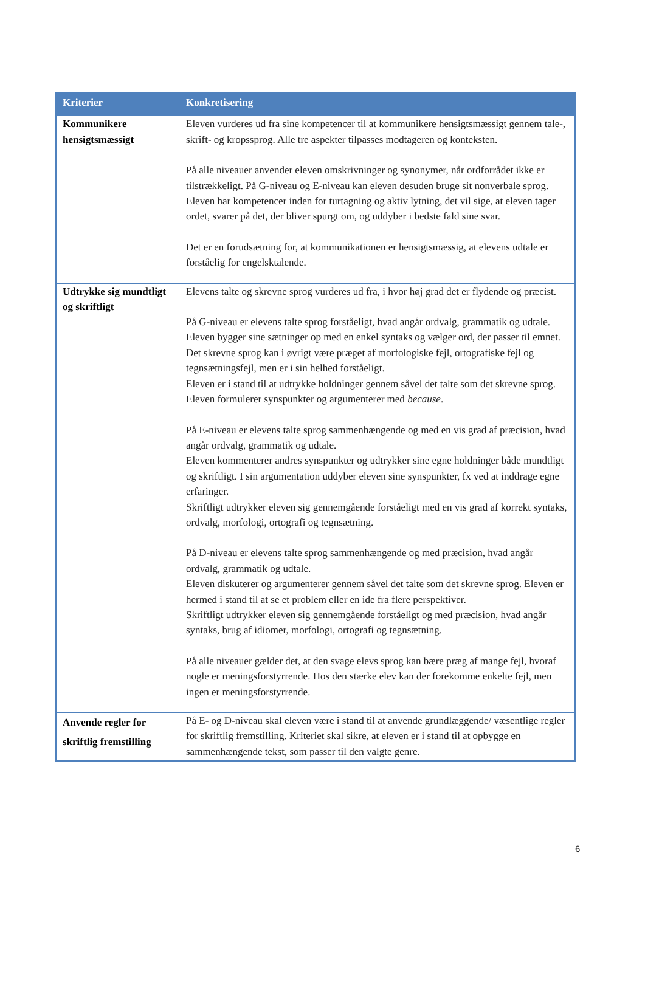| Kriterier | Konkretisering |
| --- | --- |
| Kommunikere hensigtsmæssigt | Eleven vurderes ud fra sine kompetencer til at kommunikere hensigtsmæssigt gennem tale-, skrift- og kropssprog. Alle tre aspekter tilpasses modtageren og konteksten. På alle niveauer anvender eleven omskrivninger og synonymer, når ordforrådet ikke er tilstrækkeligt. På G-niveau og E-niveau kan eleven desuden bruge sit nonverbale sprog. Eleven har kompetencer inden for turtagning og aktiv lytning, det vil sige, at eleven tager ordet, svarer på det, der bliver spurgt om, og uddyber i bedste fald sine svar. Det er en forudsætning for, at kommunikationen er hensigtsmæssig, at elevens udtale er forståelig for engelsktalende. |
| Udtrykke sig mundtligt og skriftligt | Elevens talte og skrevne sprog vurderes ud fra, i hvor høj grad det er flydende og præcist. På G-niveau er elevens talte sprog forståeligt, hvad angår ordvalg, grammatik og udtale. Eleven bygger sine sætninger op med en enkel syntaks og vælger ord, der passer til emnet. Det skrevne sprog kan i øvrigt være præget af morfologiske fejl, ortografiske fejl og tegnsætningsfejl, men er i sin helhed forståeligt. Eleven er i stand til at udtrykke holdninger gennem såvel det talte som det skrevne sprog. Eleven formulerer synspunkter og argumenterer med because . På E-niveau er elevens talte sprog sammenhængende og med en vis grad af præcision, hvad angår ordvalg, grammatik og udtale. Eleven kommenterer andres synspunkter og udtrykker sine egne holdninger både mundtligt og skriftligt. I sin argumentation uddyber eleven sine synspunkter, fx ved at inddrage egne erfaringer. Skriftligt udtrykker eleven sig gennemgående forståeligt med en vis grad af korrekt syntaks, ordvalg, morfologi, ortografi og tegnsætning. På D-niveau er elevens talte sprog sammenhængende og med præcision, hvad angår ordvalg, grammatik og udtale. Eleven diskuterer og argumenterer gennem såvel det talte som det skrevne sprog. Eleven er hermed i stand til at se et problem eller en ide fra flere perspektiver. Skriftligt udtrykker eleven sig gennemgående forståeligt og med præcision, hvad angår syntaks, brug af idiomer, morfologi, ortografi og tegnsætning. På alle niveauer gælder det, at den svage elevs sprog kan bære præg af mange fejl, hvoraf nogle er meningsforstyrrende. Hos den stærke elev kan der forekomme enkelte fejl, men ingen er meningsforstyrrende. |
| Anvende regler for skriftlig fremstilling | På E- og D-niveau skal eleven være i stand til at anvende grundlæggende/ væsentlige regler for skriftlig fremstilling. Kriteriet skal sikre, at eleven er i stand til at opbygge en sammenhængende tekst, som passer til den valgte genre. |
6